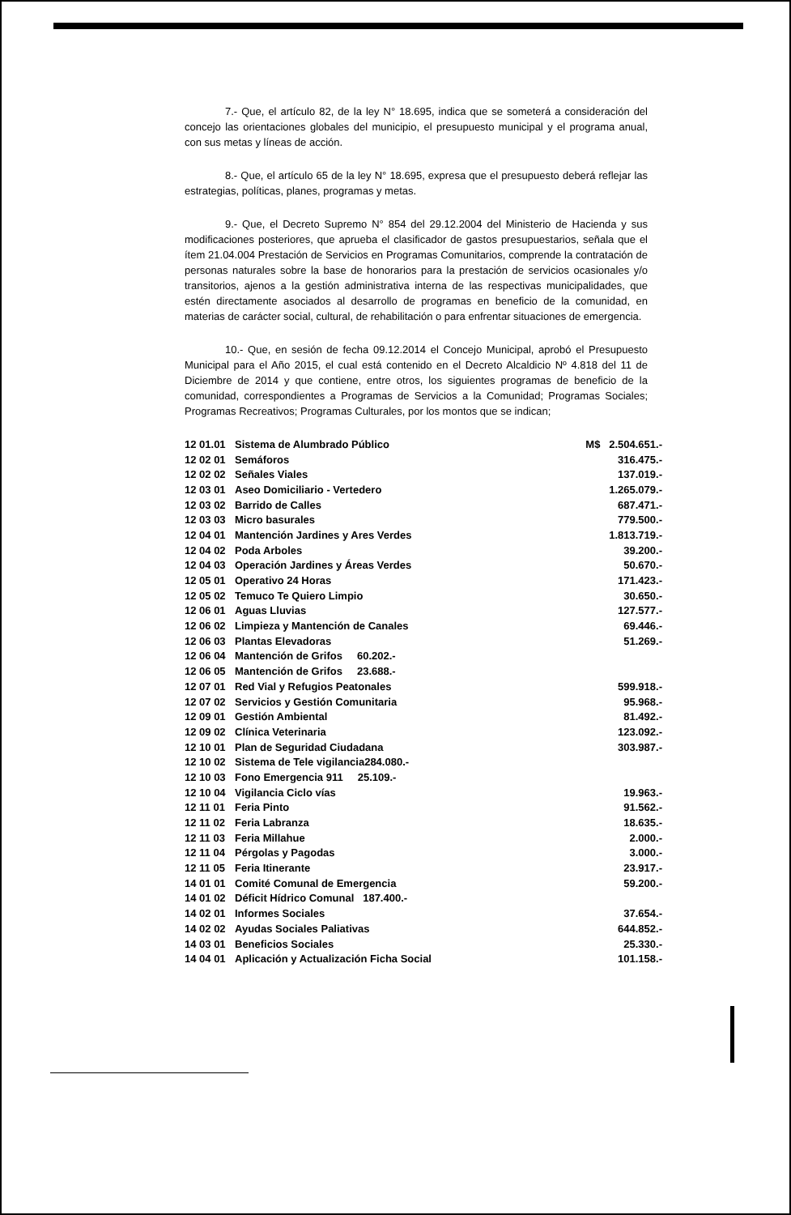7.- Que, el artículo 82, de la ley N° 18.695, indica que se someterá a consideración del concejo las orientaciones globales del municipio, el presupuesto municipal y el programa anual, con sus metas y líneas de acción.
8.- Que, el artículo 65 de la ley N° 18.695, expresa que el presupuesto deberá reflejar las estrategias, políticas, planes, programas y metas.
9.- Que, el Decreto Supremo N° 854 del 29.12.2004 del Ministerio de Hacienda y sus modificaciones posteriores, que aprueba el clasificador de gastos presupuestarios, señala que el ítem 21.04.004 Prestación de Servicios en Programas Comunitarios, comprende la contratación de personas naturales sobre la base de honorarios para la prestación de servicios ocasionales y/o transitorios, ajenos a la gestión administrativa interna de las respectivas municipalidades, que estén directamente asociados al desarrollo de programas en beneficio de la comunidad, en materias de carácter social, cultural, de rehabilitación o para enfrentar situaciones de emergencia.
10.- Que, en sesión de fecha 09.12.2014 el Concejo Municipal, aprobó el Presupuesto Municipal para el Año 2015, el cual está contenido en el Decreto Alcaldicio Nº 4.818 del 11 de Diciembre de 2014 y que contiene, entre otros, los siguientes programas de beneficio de la comunidad, correspondientes a Programas de Servicios a la Comunidad; Programas Sociales; Programas Recreativos; Programas Culturales, por los montos que se indican;
| 12 01.01 | Sistema de Alumbrado Público | M$ 2.504.651.- |
| 12 02 01 | Semáforos | 316.475.- |
| 12 02 02 | Señales Viales | 137.019.- |
| 12 03 01 | Aseo Domiciliario - Vertedero | 1.265.079.- |
| 12 03 02 | Barrido de Calles | 687.471.- |
| 12 03 03 | Micro basurales | 779.500.- |
| 12 04 01 | Mantención Jardines y Ares Verdes | 1.813.719.- |
| 12 04 02 | Poda Arboles | 39.200.- |
| 12 04 03 | Operación Jardines y Áreas Verdes | 50.670.- |
| 12 05 01 | Operativo 24 Horas | 171.423.- |
| 12 05 02 | Temuco Te Quiero Limpio | 30.650.- |
| 12 06 01 | Aguas Lluvias | 127.577.- |
| 12 06 02 | Limpieza y Mantención de Canales | 69.446.- |
| 12 06 03 | Plantas Elevadoras | 51.269.- |
| 12 06 04 | Mantención de Grifos 60.202.- | |
| 12 06 05 | Mantención de Grifos 23.688.- | |
| 12 07 01 | Red Vial y Refugios Peatonales | 599.918.- |
| 12 07 02 | Servicios y Gestión Comunitaria | 95.968.- |
| 12 09 01 | Gestión Ambiental | 81.492.- |
| 12 09 02 | Clínica Veterinaria | 123.092.- |
| 12 10 01 | Plan de Seguridad Ciudadana | 303.987.- |
| 12 10 02 | Sistema de Tele vigilancia284.080.- | |
| 12 10 03 | Fono Emergencia 911 25.109.- | |
| 12 10 04 | Vigilancia Ciclo vías | 19.963.- |
| 12 11 01 | Feria Pinto | 91.562.- |
| 12 11 02 | Feria Labranza | 18.635.- |
| 12 11 03 | Feria Millahue | 2.000.- |
| 12 11 04 | Pérgolas y Pagodas | 3.000.- |
| 12 11 05 | Feria Itinerante | 23.917.- |
| 14 01 01 | Comité Comunal de Emergencia | 59.200.- |
| 14 01 02 | Déficit Hídrico Comunal 187.400.- | |
| 14 02 01 | Informes Sociales | 37.654.- |
| 14 02 02 | Ayudas Sociales Paliativas | 644.852.- |
| 14 03 01 | Beneficios Sociales | 25.330.- |
| 14 04 01 | Aplicación y Actualización Ficha Social | 101.158.- |